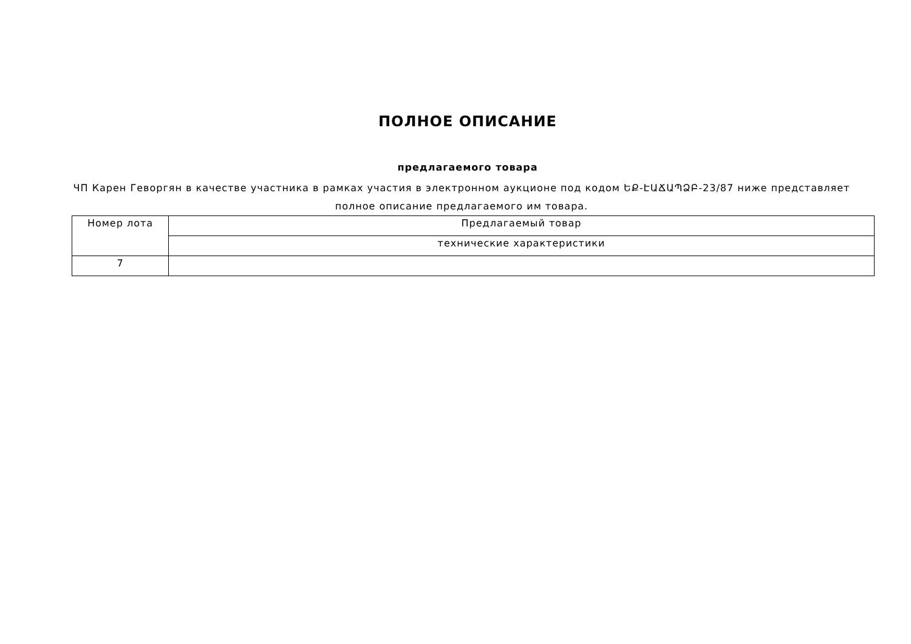ПОЛНОЕ ОПИСАНИЕ
предлагаемого товара
ЧП Карен Геворгян в качестве участника в рамках участия в электронном аукционе под кодом ԵՔ-ԷԱՃԱՊՁԲ-23/87 ниже представляет полное описание предлагаемого им товара.
| Номер лота | Предлагаемый товар |
| --- | --- |
| | технические характеристики |
| 7 | |